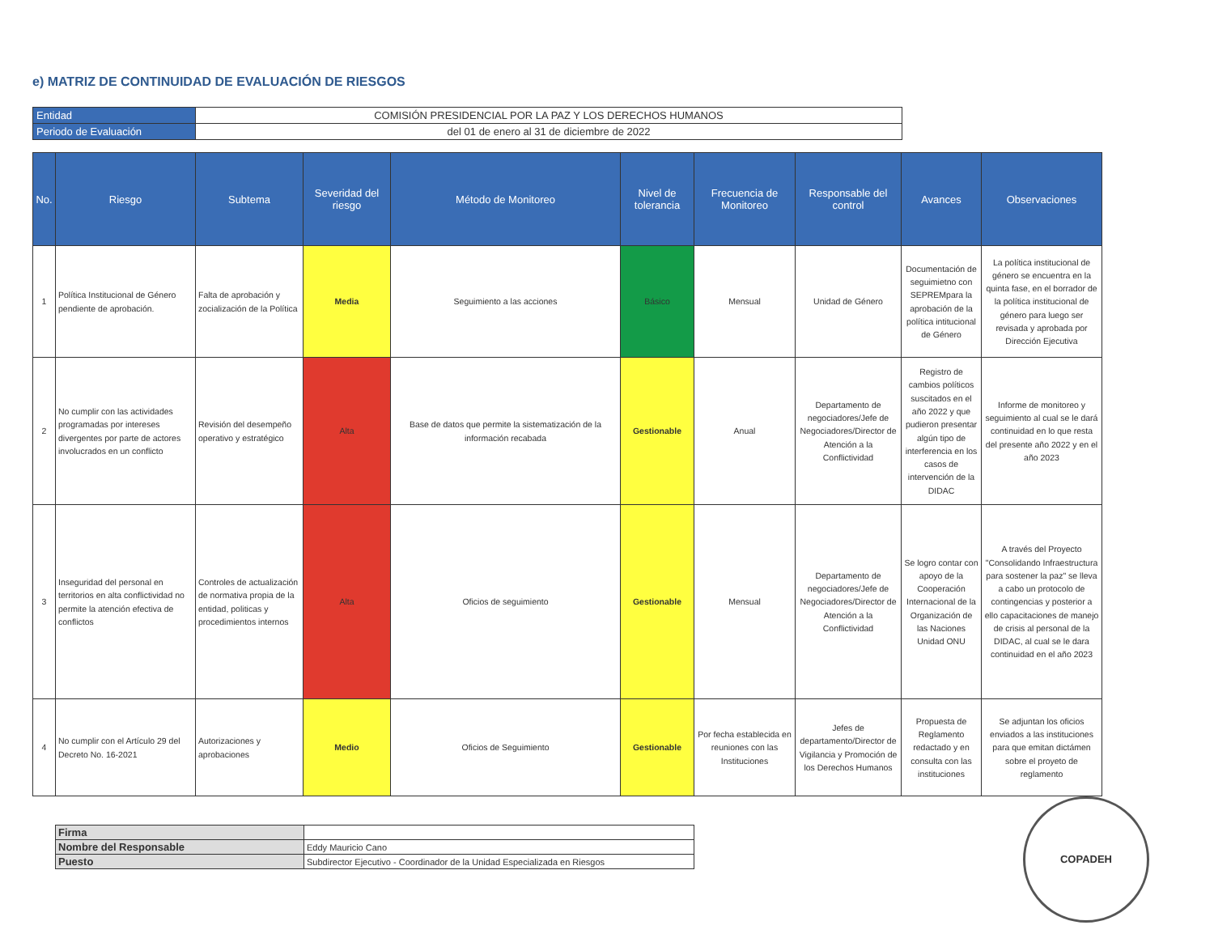e) MATRIZ DE CONTINUIDAD DE EVALUACIÓN DE RIESGOS
| Entidad | COMISIÓN PRESIDENCIAL POR LA PAZ Y LOS DERECHOS HUMANOS |
| Periodo de Evaluación | del 01 de enero al 31 de diciembre de 2022 |
| No. | Riesgo | Subtema | Severidad del riesgo | Método de Monitoreo | Nivel de tolerancia | Frecuencia de Monitoreo | Responsable del control | Avances | Observaciones |
| --- | --- | --- | --- | --- | --- | --- | --- | --- | --- |
| 1 | Política Institucional de Género pendiente de aprobación. | Falta de aprobación y zocialización de la Política | Media | Seguimiento a las acciones | Básico | Mensual | Unidad de Género | Documentación de seguimietno con SEPREMpara la aprobación de la política intitucional de Género | La política institucional de género se encuentra en la quinta fase, en el borrador de la política institucional de género para luego ser revisada y aprobada por Dirección Ejecutiva |
| 2 | No cumplir con las actividades programadas por intereses divergentes por parte de actores involucrados en un conflicto | Revisión del desempeño operativo y estratégico | Alta | Base de datos que permite la sistematización de la información recabada | Gestionable | Anual | Departamento de negociadores/Jefe de Negociadores/Director de Atención a la Conflictividad | Registro de cambios políticos suscitados en el año 2022 y que pudieron presentar algún tipo de interferencia en los casos de intervención de la DIDAC | Informe de monitoreo y seguimiento al cual se le dará continuidad en lo que resta del presente año 2022 y en el año 2023 |
| 3 | Inseguridad del personal en territorios en alta conflictividad no permite la atención efectiva de conflictos | Controles de actualización de normativa propia de la entidad, politicas y procedimientos internos | Alta | Oficios de seguimiento | Gestionable | Mensual | Departamento de negociadores/Jefe de Negociadores/Director de Atención a la Conflictividad | Se logro contar con apoyo de la Cooperación Internacional de la Organización de las Naciones Unidad ONU | A través del Proyecto "Consolidando Infraestructura para sostener la paz" se lleva a cabo un protocolo de contingencias y posterior a ello capacitaciones de manejo de crisis al personal de la DIDAC, al cual se le dara continuidad en el año 2023 |
| 4 | No cumplir con el Artículo 29 del Decreto No. 16-2021 | Autorizaciones y aprobaciones | Medio | Oficios de Seguimiento | Gestionable | Por fecha establecida en reuniones con las Instituciones | Jefes de departamento/Director de Vigilancia y Promoción de los Derechos Humanos | Propuesta de Reglamento redactado y en consulta con las instituciones | Se adjuntan los oficios enviados a las instituciones para que emitan dictámen sobre el proyeto de reglamento |
| Firma | |
| Nombre del Responsable | Eddy Mauricio Cano |
| Puesto | Subdirector Ejecutivo - Coordinador de la Unidad Especializada en Riesgos |
COPADEH